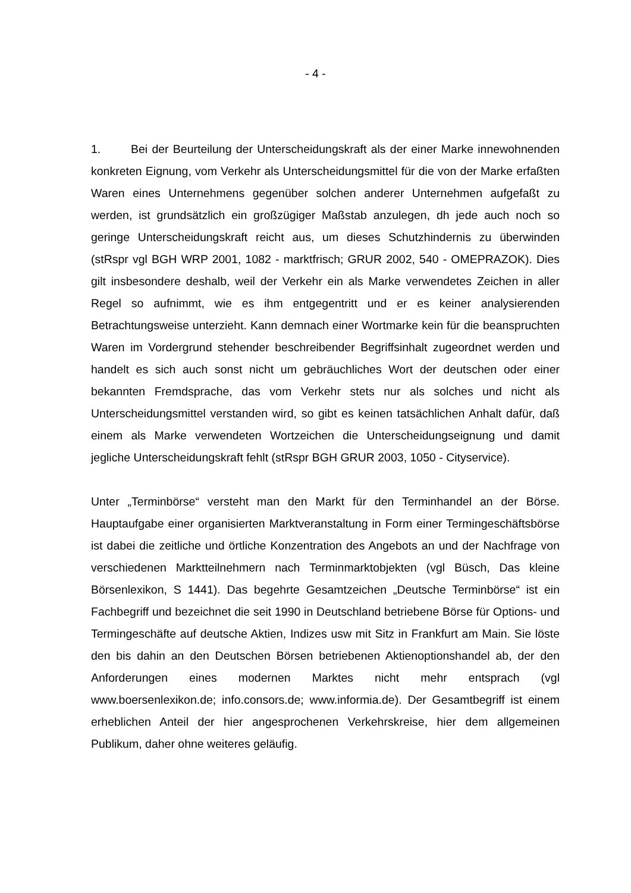- 4 -
1. Bei der Beurteilung der Unterscheidungskraft als der einer Marke innewohnenden konkreten Eignung, vom Verkehr als Unterscheidungsmittel für die von der Marke erfaßten Waren eines Unternehmens gegenüber solchen anderer Unternehmen aufgefaßt zu werden, ist grundsätzlich ein großzügiger Maßstab anzulegen, dh jede auch noch so geringe Unterscheidungskraft reicht aus, um dieses Schutzhindernis zu überwinden (stRspr vgl BGH WRP 2001, 1082 - marktfrisch; GRUR 2002, 540 - OMEPRAZOK). Dies gilt insbesondere deshalb, weil der Verkehr ein als Marke verwendetes Zeichen in aller Regel so aufnimmt, wie es ihm entgegentritt und er es keiner analysierenden Betrachtungsweise unterzieht. Kann demnach einer Wortmarke kein für die beanspruchten Waren im Vordergrund stehender beschreibender Begriffsinhalt zugeordnet werden und handelt es sich auch sonst nicht um gebräuchliches Wort der deutschen oder einer bekannten Fremdsprache, das vom Verkehr stets nur als solches und nicht als Unterscheidungsmittel verstanden wird, so gibt es keinen tatsächlichen Anhalt dafür, daß einem als Marke verwendeten Wortzeichen die Unterscheidungseignung und damit jegliche Unterscheidungskraft fehlt (stRspr BGH GRUR 2003, 1050 - Cityservice).
Unter „Terminbörse“ versteht man den Markt für den Terminhandel an der Börse. Hauptaufgabe einer organisierten Marktveranstaltung in Form einer Termingeschäftsbörse ist dabei die zeitliche und örtliche Konzentration des Angebots an und der Nachfrage von verschiedenen Marktteilnehmern nach Terminmarktobjekten (vgl Büsch, Das kleine Börsenlexikon, S 1441). Das begehrte Gesamtzeichen „Deutsche Terminbörse“ ist ein Fachbegriff und bezeichnet die seit 1990 in Deutschland betriebene Börse für Options- und Termingeschäfte auf deutsche Aktien, Indizes usw mit Sitz in Frankfurt am Main. Sie löste den bis dahin an den Deutschen Börsen betriebenen Aktienoptionshandel ab, der den Anforderungen eines modernen Marktes nicht mehr entsprach (vgl www.boersenlexikon.de; info.consors.de; www.informia.de). Der Gesamtbegriff ist einem erheblichen Anteil der hier angesprochenen Verkehrskreise, hier dem allgemeinen Publikum, daher ohne weiteres geläufig.